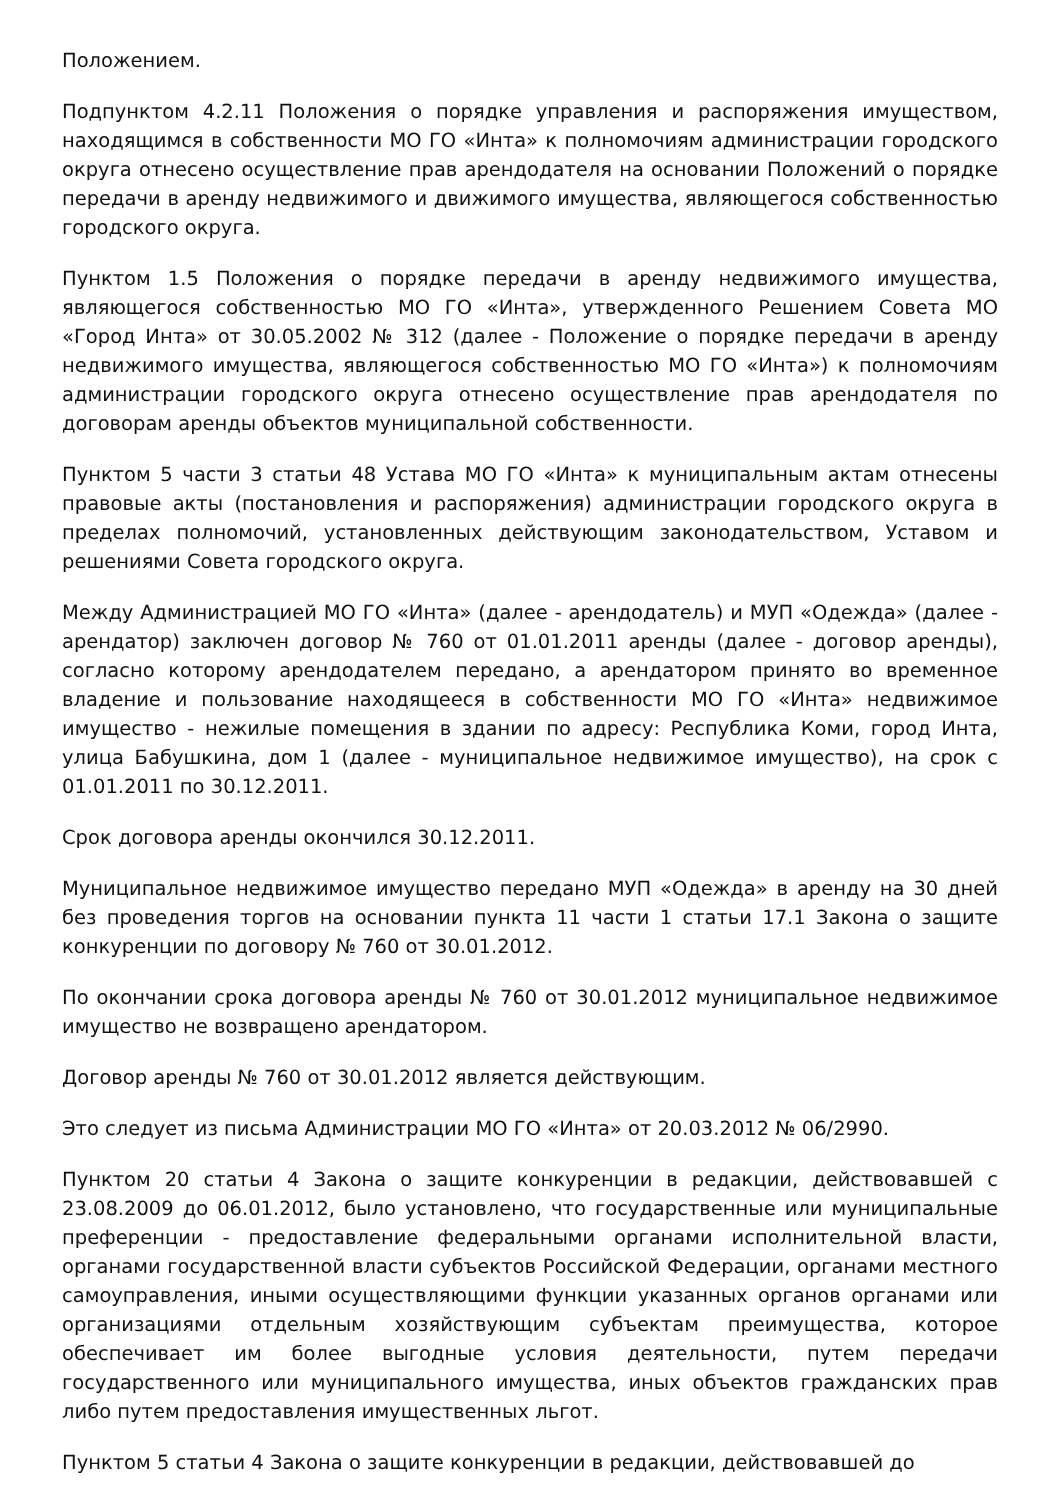Положением.
Подпунктом 4.2.11 Положения о порядке управления и распоряжения имуществом, находящимся в собственности МО ГО «Инта» к полномочиям администрации городского округа отнесено осуществление прав арендодателя на основании Положений о порядке передачи в аренду недвижимого и движимого имущества, являющегося собственностью городского округа.
Пунктом 1.5 Положения о порядке передачи в аренду недвижимого имущества, являющегося собственностью МО ГО «Инта», утвержденного Решением Совета МО «Город Инта» от 30.05.2002 № 312 (далее - Положение о порядке передачи в аренду недвижимого имущества, являющегося собственностью МО ГО «Инта») к полномочиям администрации городского округа отнесено осуществление прав арендодателя по договорам аренды объектов муниципальной собственности.
Пунктом 5 части 3 статьи 48 Устава МО ГО «Инта» к муниципальным актам отнесены правовые акты (постановления и распоряжения) администрации городского округа в пределах полномочий, установленных действующим законодательством, Уставом и решениями Совета городского округа.
Между Администрацией МО ГО «Инта» (далее - арендодатель) и МУП «Одежда» (далее - арендатор) заключен договор № 760 от 01.01.2011 аренды (далее - договор аренды), согласно которому арендодателем передано, а арендатором принято во временное владение и пользование находящееся в собственности МО ГО «Инта» недвижимое имущество - нежилые помещения в здании по адресу: Республика Коми, город Инта, улица Бабушкина, дом 1 (далее - муниципальное недвижимое имущество), на срок с 01.01.2011 по 30.12.2011.
Срок договора аренды окончился 30.12.2011.
Муниципальное недвижимое имущество передано МУП «Одежда» в аренду на 30 дней без проведения торгов на основании пункта 11 части 1 статьи 17.1 Закона о защите конкуренции по договору № 760 от 30.01.2012.
По окончании срока договора аренды № 760 от 30.01.2012 муниципальное недвижимое имущество не возвращено арендатором.
Договор аренды № 760 от 30.01.2012 является действующим.
Это следует из письма Администрации МО ГО «Инта» от 20.03.2012 № 06/2990.
Пунктом 20 статьи 4 Закона о защите конкуренции в редакции, действовавшей с 23.08.2009 до 06.01.2012, было установлено, что государственные или муниципальные преференции - предоставление федеральными органами исполнительной власти, органами государственной власти субъектов Российской Федерации, органами местного самоуправления, иными осуществляющими функции указанных органов органами или организациями отдельным хозяйствующим субъектам преимущества, которое обеспечивает им более выгодные условия деятельности, путем передачи государственного или муниципального имущества, иных объектов гражданских прав либо путем предоставления имущественных льгот.
Пунктом 5 статьи 4 Закона о защите конкуренции в редакции, действовавшей до